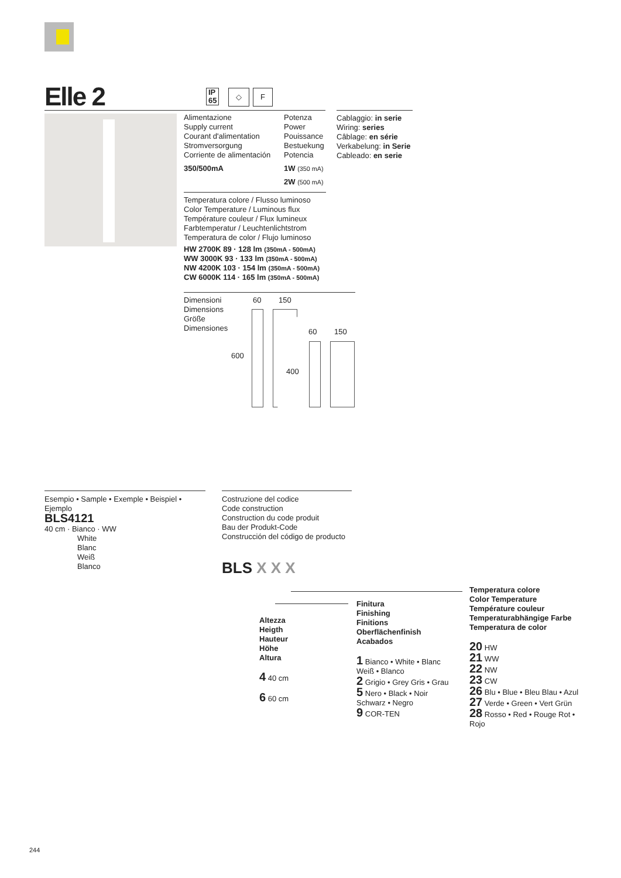Elle 2
IP
65
◇ F
Alimentazione
Supply current
Courant d'alimentation
Stromversorgung
Corriente de alimentación
350/500mA
Potenza
Power
Pouissance
Bestuekung
Potencia
1W (350 mA)
2W (500 mA)
Cablaggio: in serie
Wiring: series
Câblage: en série
Verkabelung: in Serie
Cableado: en serie
Temperatura colore / Flusso luminoso
Color Temperature / Luminous flux
Température couleur / Flux lumineux
Farbtemperatur / Leuchtenlichtstrom
Temperatura de color / Flujo luminoso
HW 2700K 89 · 128 lm (350mA - 500mA)
WW 3000K 93 · 133 lm (350mA - 500mA)
NW 4200K 103 · 154 lm (350mA - 500mA)
CW 6000K 114 · 165 lm (350mA - 500mA)
Dimensioni
Dimensions
Größe
Dimensiones
60 150
60 150
600
400
Esempio • Sample • Exemple • Beispiel • Ejemplo
BLS4121
40 cm · Bianco · WW
White
Blanc
Weiß
Blanco
Costruzione del codice
Code construction
Construction du code produit
Bau der Produkt-Code
Construcción del código de producto
BLS X X X
Altezza
Heigth
Hauteur
Höhe
Altura
4 40 cm
6 60 cm
Finitura
Finishing
Finitions
Oberflächenfinish
Acabados
1 Bianco • White • Blanc Weiß • Blanco
2 Grigio • Grey Gris • Grau
5 Nero • Black • Noir Schwarz • Negro
9 COR-TEN
Temperatura colore
Color Temperature
Température couleur
Temperaturabhängige Farbe
Temperatura de color
20 HW
21 WW
22 NW
23 CW
26 Blu • Blue • Bleu Blau • Azul
27 Verde • Green • Vert Grün
28 Rosso • Red • Rouge Rot • Rojo
244